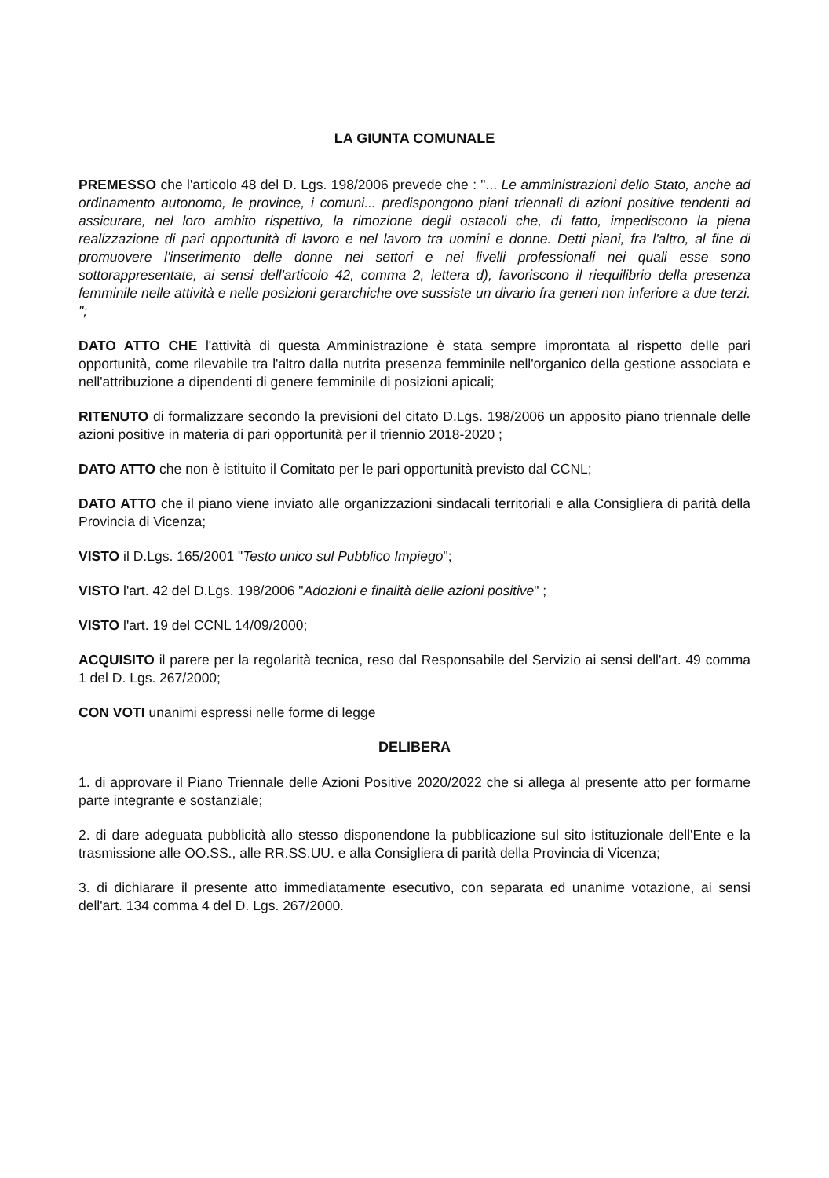LA GIUNTA COMUNALE
PREMESSO che l'articolo 48 del D. Lgs. 198/2006 prevede che : "... Le amministrazioni dello Stato, anche ad ordinamento autonomo, le province, i comuni... predispongono piani triennali di azioni positive tendenti ad assicurare, nel loro ambito rispettivo, la rimozione degli ostacoli che, di fatto, impediscono la piena realizzazione di pari opportunità di lavoro e nel lavoro tra uomini e donne. Detti piani, fra l'altro, al fine di promuovere l'inserimento delle donne nei settori e nei livelli professionali nei quali esse sono sottorappresentate, ai sensi dell'articolo 42, comma 2, lettera d), favoriscono il riequilibrio della presenza femminile nelle attività e nelle posizioni gerarchiche ove sussiste un divario fra generi non inferiore a due terzi. ";
DATO ATTO CHE l'attività di questa Amministrazione è stata sempre improntata al rispetto delle pari opportunità, come rilevabile tra l'altro dalla nutrita presenza femminile nell'organico della gestione associata e nell'attribuzione a dipendenti di genere femminile di posizioni apicali;
RITENUTO di formalizzare secondo la previsioni del citato D.Lgs. 198/2006 un apposito piano triennale delle azioni positive in materia di pari opportunità per il triennio 2018-2020 ;
DATO ATTO che non è istituito il Comitato per le pari opportunità previsto dal CCNL;
DATO ATTO che il piano viene inviato alle organizzazioni sindacali territoriali e alla Consigliera di parità della Provincia di Vicenza;
VISTO il D.Lgs. 165/2001 "Testo unico sul Pubblico Impiego";
VISTO l'art. 42 del D.Lgs. 198/2006 "Adozioni e finalità delle azioni positive" ;
VISTO l'art. 19 del CCNL 14/09/2000;
ACQUISITO il parere per la regolarità tecnica, reso dal Responsabile del Servizio ai sensi dell'art. 49 comma 1 del D. Lgs. 267/2000;
CON VOTI unanimi espressi nelle forme di legge
DELIBERA
1. di approvare il Piano Triennale delle Azioni Positive 2020/2022 che si allega al presente atto per formarne parte integrante e sostanziale;
2. di dare adeguata pubblicità allo stesso disponendone la pubblicazione sul sito istituzionale dell'Ente e la trasmissione alle OO.SS., alle RR.SS.UU. e alla Consigliera di parità della Provincia di Vicenza;
3. di dichiarare il presente atto immediatamente esecutivo, con separata ed unanime votazione, ai sensi dell'art. 134 comma 4 del D. Lgs. 267/2000.